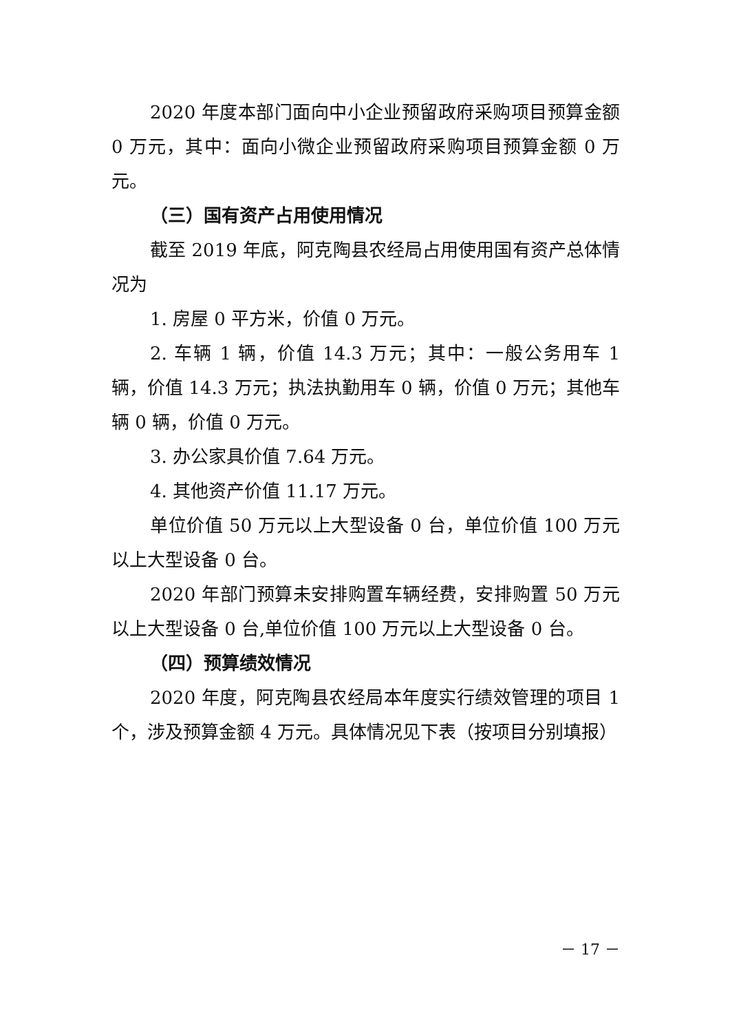2020 年度本部门面向中小企业预留政府采购项目预算金额 0 万元，其中：面向小微企业预留政府采购项目预算金额 0 万元。
（三）国有资产占用使用情况
截至 2019 年底，阿克陶县农经局占用使用国有资产总体情况为
1. 房屋 0 平方米，价值 0 万元。
2. 车辆 1 辆，价值 14.3 万元；其中：一般公务用车 1 辆，价值 14.3 万元；执法执勤用车 0 辆，价值 0 万元；其他车辆 0 辆，价值 0 万元。
3. 办公家具价值 7.64 万元。
4. 其他资产价值 11.17 万元。
单位价值 50 万元以上大型设备 0 台，单位价值 100 万元以上大型设备 0 台。
2020 年部门预算未安排购置车辆经费，安排购置 50 万元以上大型设备 0 台,单位价值 100 万元以上大型设备 0 台。
（四）预算绩效情况
2020 年度，阿克陶县农经局本年度实行绩效管理的项目 1 个，涉及预算金额 4 万元。具体情况见下表（按项目分别填报）
－ 17 －